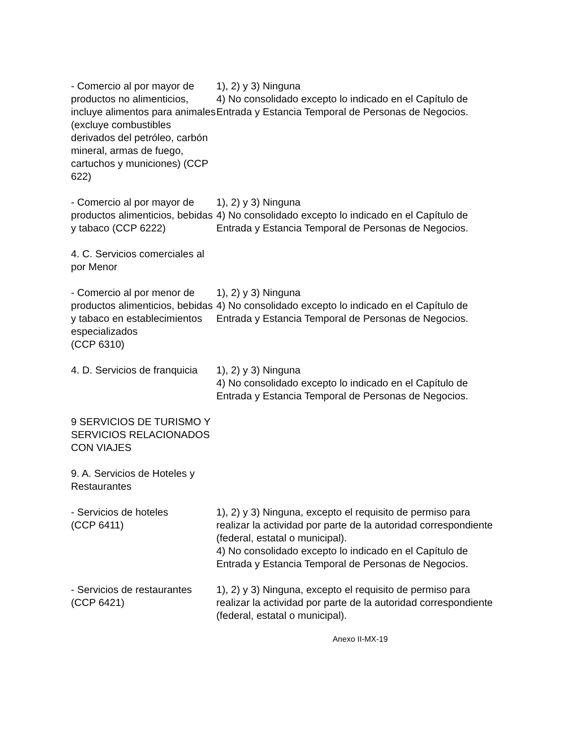| - Comercio al por mayor de productos no alimenticios, incluye alimentos para animales (excluye combustibles derivados del petróleo, carbón mineral, armas de fuego, cartuchos y municiones) (CCP 622) | 1), 2) y 3) Ninguna 4) No consolidado excepto lo indicado en el Capítulo de Entrada y Estancia Temporal de Personas de Negocios. |
| - Comercio al por mayor de productos alimenticios, bebidas y tabaco (CCP 6222) | 1), 2) y 3) Ninguna 4) No consolidado excepto lo indicado en el Capítulo de Entrada y Estancia Temporal de Personas de Negocios. |
| 4. C. Servicios comerciales al por Menor | |
| - Comercio al por menor de productos alimenticios, bebidas y tabaco en establecimientos especializados (CCP 6310) | 1), 2) y 3) Ninguna 4) No consolidado excepto lo indicado en el Capítulo de Entrada y Estancia Temporal de Personas de Negocios. |
| 4. D. Servicios de franquicia | 1), 2) y 3) Ninguna 4) No consolidado excepto lo indicado en el Capítulo de Entrada y Estancia Temporal de Personas de Negocios. |
| 9 SERVICIOS DE TURISMO Y SERVICIOS RELACIONADOS CON VIAJES | |
| 9. A. Servicios de Hoteles y Restaurantes | |
| - Servicios de hoteles (CCP 6411) | 1), 2) y 3) Ninguna, excepto el requisito de permiso para realizar la actividad por parte de la autoridad correspondiente (federal, estatal o municipal). 4) No consolidado excepto lo indicado en el Capítulo de Entrada y Estancia Temporal de Personas de Negocios. |
| - Servicios de restaurantes (CCP 6421) | 1), 2) y 3) Ninguna, excepto el requisito de permiso para realizar la actividad por parte de la autoridad correspondiente (federal, estatal o municipal). |
Anexo II-MX-19